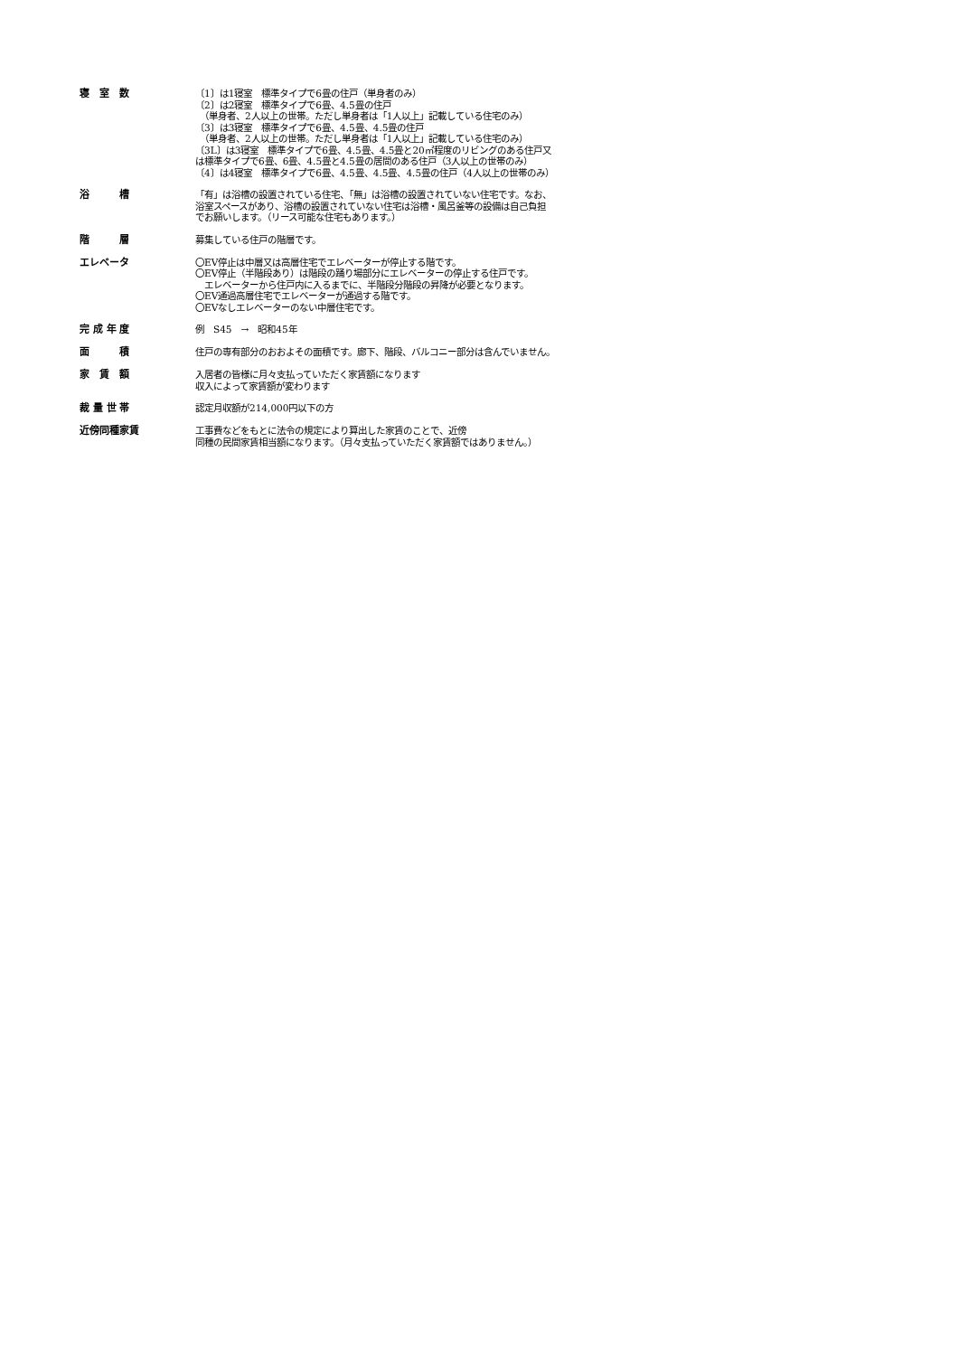寝　室　数
〔1〕は1寝室　標準タイプで6畳の住戸（単身者のみ）
〔2〕は2寝室　標準タイプで6畳、4.5畳の住戸
　（単身者、2人以上の世帯。ただし単身者は「1人以上」記載している住宅のみ）
〔3〕は3寝室　標準タイプで6畳、4.5畳、4.5畳の住戸
　（単身者、2人以上の世帯。ただし単身者は「1人以上」記載している住宅のみ）
〔3L〕は3寝室　標準タイプで6畳、4.5畳、4.5畳と20㎡程度のリビングのある住戸又
は標準タイプで6畳、6畳、4.5畳と4.5畳の居間のある住戸（3人以上の世帯のみ）
〔4〕は4寝室　標準タイプで6畳、4.5畳、4.5畳、4.5畳の住戸（4人以上の世帯のみ）
浴　　　槽
「有」は浴槽の設置されている住宅、「無」は浴槽の設置されていない住宅です。なお、
浴室スペースがあり、浴槽の設置されていない住宅は浴槽・風呂釜等の設備は自己負担
でお願いします。（リース可能な住宅もあります。）
階　　　層
募集している住戸の階層です。
エレベータ
〇EV停止は中層又は高層住宅でエレベーターが停止する階です。
〇EV停止（半階段あり）は階段の踊り場部分にエレベーターの停止する住戸です。
　エレベーターから住戸内に入るまでに、半階段分階段の昇降が必要となります。
〇EV通過高層住宅でエレベーターが通過する階です。
〇EVなしエレベーターのない中層住宅です。
完 成 年 度
例　S45　→　昭和45年
面　　　積
住戸の専有部分のおおよその面積です。廊下、階段、バルコニー部分は含んでいません。
家　賃　額
入居者の皆様に月々支払っていただく家賃額になります
収入によって家賃額が変わります
裁 量 世 帯
認定月収額が214,000円以下の方
近傍同種家賃
工事費などをもとに法令の規定により算出した家賃のことで、近傍
同種の民間家賃相当額になります。（月々支払っていただく家賃額ではありません。）